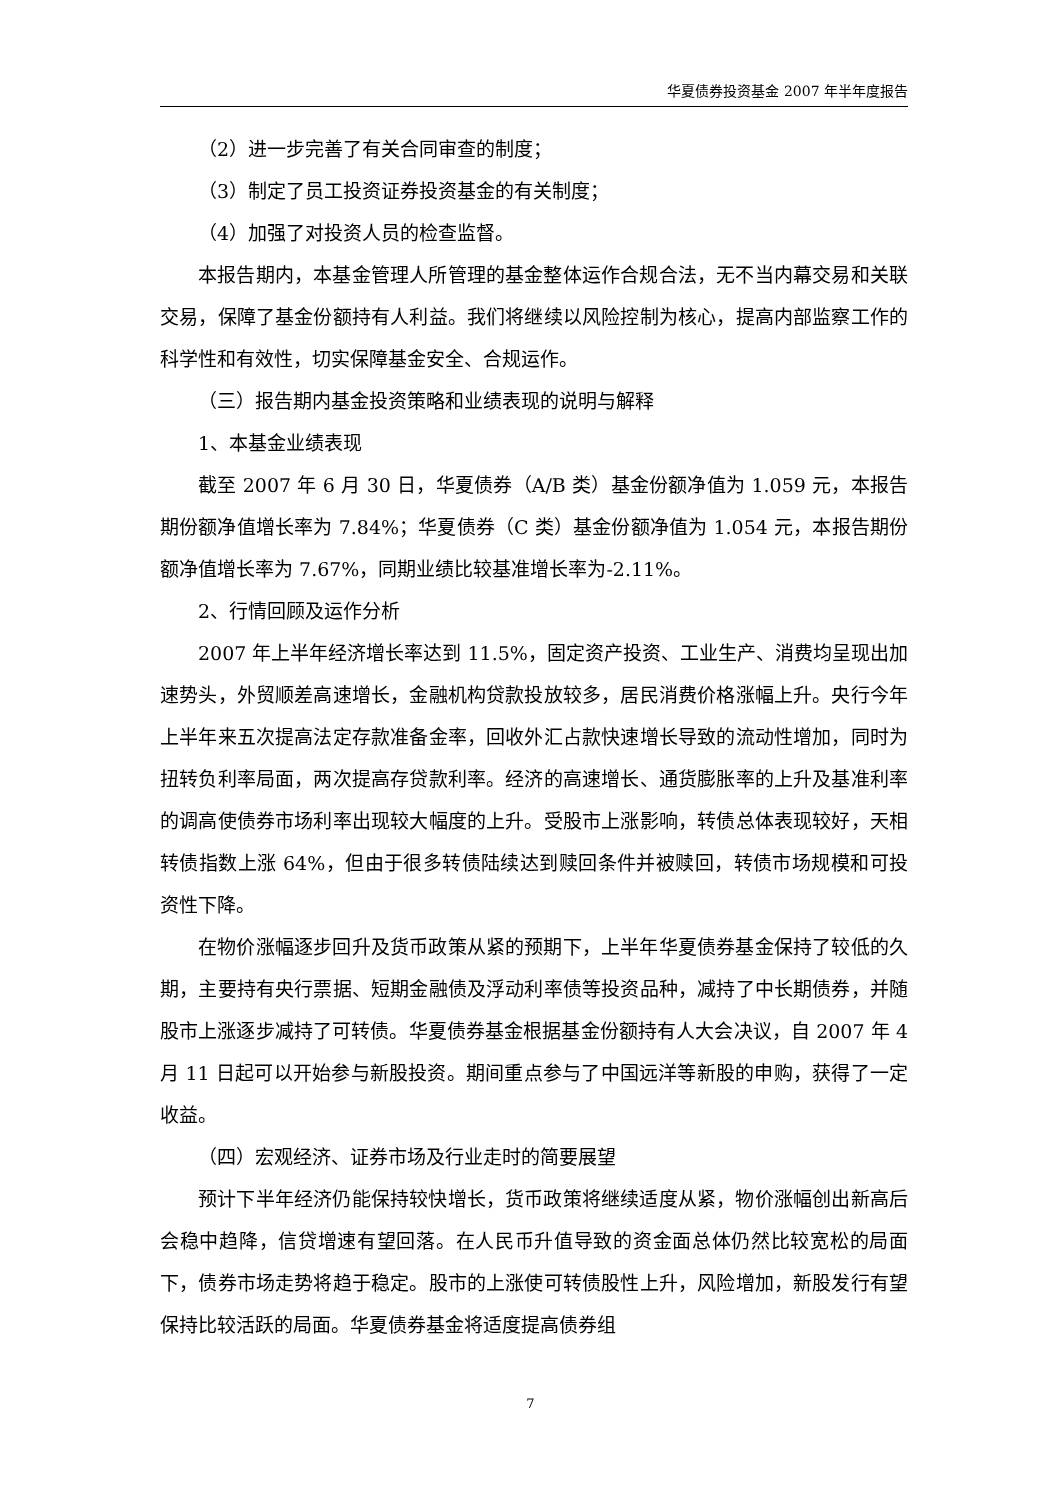华夏债券投资基金 2007 年半年度报告
（2）进一步完善了有关合同审查的制度；
（3）制定了员工投资证券投资基金的有关制度；
（4）加强了对投资人员的检查监督。
本报告期内，本基金管理人所管理的基金整体运作合规合法，无不当内幕交易和关联交易，保障了基金份额持有人利益。我们将继续以风险控制为核心，提高内部监察工作的科学性和有效性，切实保障基金安全、合规运作。
（三）报告期内基金投资策略和业绩表现的说明与解释
1、本基金业绩表现
截至 2007 年 6 月 30 日，华夏债券（A/B 类）基金份额净值为 1.059 元，本报告期份额净值增长率为 7.84%；华夏债券（C 类）基金份额净值为 1.054 元，本报告期份额净值增长率为 7.67%，同期业绩比较基准增长率为-2.11%。
2、行情回顾及运作分析
2007 年上半年经济增长率达到 11.5%，固定资产投资、工业生产、消费均呈现出加速势头，外贸顺差高速增长，金融机构贷款投放较多，居民消费价格涨幅上升。央行今年上半年来五次提高法定存款准备金率，回收外汇占款快速增长导致的流动性增加，同时为扭转负利率局面，两次提高存贷款利率。经济的高速增长、通货膨胀率的上升及基准利率的调高使债券市场利率出现较大幅度的上升。受股市上涨影响，转债总体表现较好，天相转债指数上涨 64%，但由于很多转债陆续达到赎回条件并被赎回，转债市场规模和可投资性下降。
在物价涨幅逐步回升及货币政策从紧的预期下，上半年华夏债券基金保持了较低的久期，主要持有央行票据、短期金融债及浮动利率债等投资品种，减持了中长期债券，并随股市上涨逐步减持了可转债。华夏债券基金根据基金份额持有人大会决议，自 2007 年 4 月 11 日起可以开始参与新股投资。期间重点参与了中国远洋等新股的申购，获得了一定收益。
（四）宏观经济、证券市场及行业走时的简要展望
预计下半年经济仍能保持较快增长，货币政策将继续适度从紧，物价涨幅创出新高后会稳中趋降，信贷增速有望回落。在人民币升值导致的资金面总体仍然比较宽松的局面下，债券市场走势将趋于稳定。股市的上涨使可转债股性上升，风险增加，新股发行有望保持比较活跃的局面。华夏债券基金将适度提高债券组
7